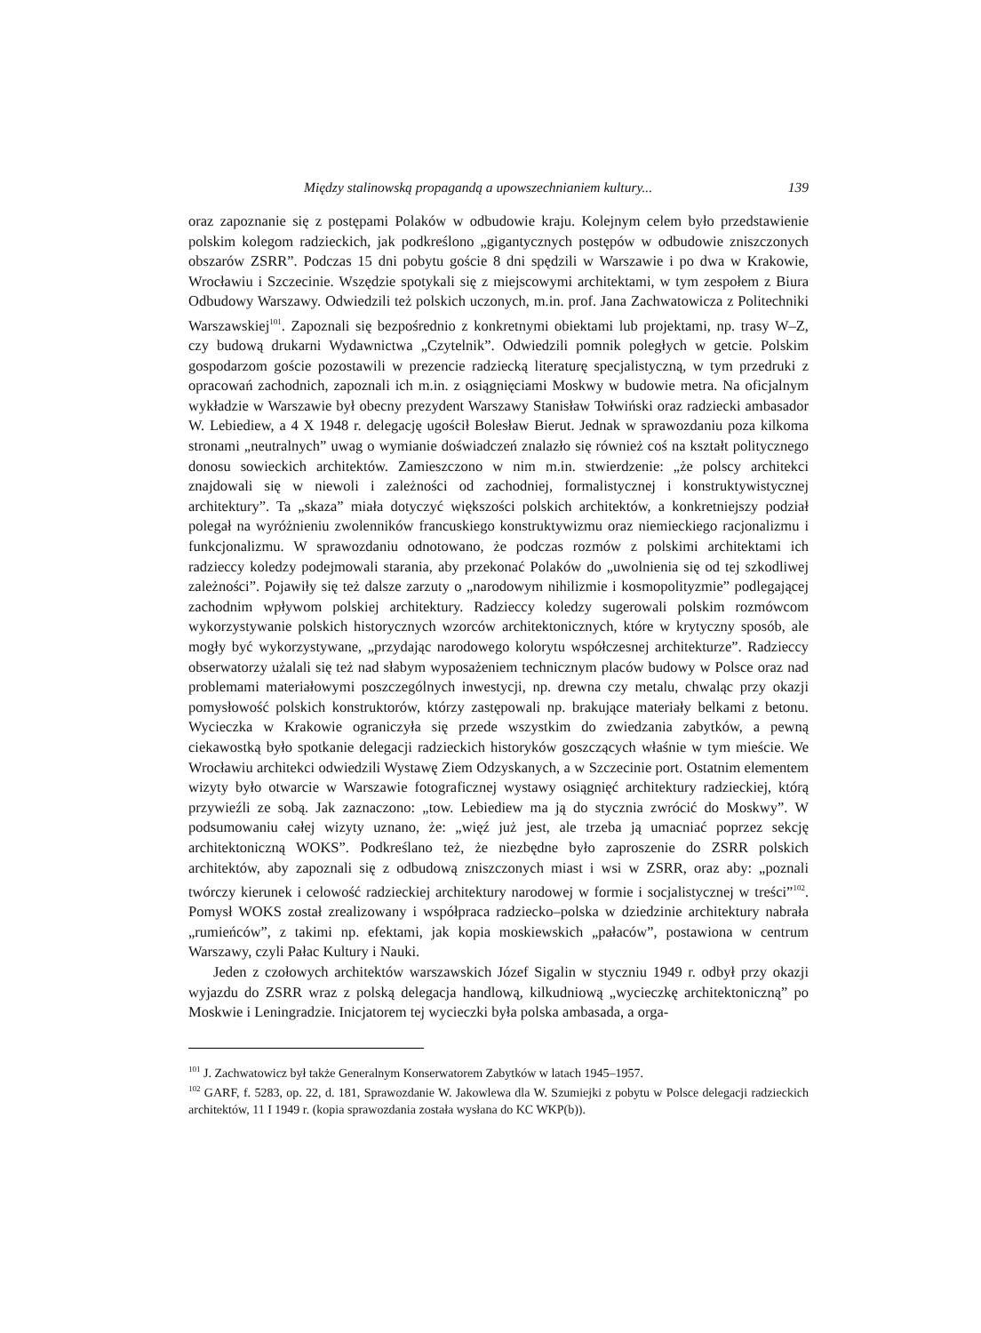Między stalinowską propagandą a upowszechnianiem kultury... 139
oraz zapoznanie się z postępami Polaków w odbudowie kraju. Kolejnym celem było przedstawienie polskim kolegom radzieckich, jak podkreślono „gigantycznych postępów w odbudowie zniszczonych obszarów ZSRR”. Podczas 15 dni pobytu goście 8 dni spędzili w Warszawie i po dwa w Krakowie, Wrocławiu i Szczecinie. Wszędzie spotykali się z miejscowymi architektami, w tym zespołem z Biura Odbudowy Warszawy. Odwiedzili też polskich uczonych, m.in. prof. Jana Zachwatowicza z Politechniki Warszawskiej<sup>101</sup>. Zapoznali się bezpośrednio z konkretnymi obiektami lub projektami, np. trasy W–Z, czy budową drukarni Wydawnictwa „Czytelnik”. Odwiedzili pomnik poległych w getcie. Polskim gospodarzom goście pozostawili w prezencie radziecką literaturę specjalistyczną, w tym przedruki z opracowań zachodnich, zapoznali ich m.in. z osiągnięciami Moskwy w budowie metra. Na oficjalnym wykładzie w Warszawie był obecny prezydent Warszawy Stanisław Tołwiński oraz radziecki ambasador W. Lebiediew, a 4 X 1948 r. delegację ugościł Bolesław Bierut. Jednak w sprawozdaniu poza kilkoma stronami „neutralnych” uwag o wymianie doświadczeń znalazło się również coś na kształt politycznego donosu sowieckich architektów. Zamieszczono w nim m.in. stwierdzenie: „że polscy architekci znajdowali się w niewoli i zależności od zachodniej, formalistycznej i konstruktywistycznej architektury”. Ta „skaza” miała dotyczyć większości polskich architektów, a konkretniejszy podział polegał na wyróżnieniu zwolenników francuskiego konstruktywizmu oraz niemieckiego racjonalizmu i funkcjonalizmu. W sprawozdaniu odnotowano, że podczas rozmów z polskimi architektami ich radzieccy koledzy podejmowali starania, aby przekonać Polaków do „uwolnienia się od tej szkodliwej zależności”. Pojawiły się też dalsze zarzuty o „narodowym nihilizmie i kosmopolityzmie” podlegającej zachodnim wpływom polskiej architektury. Radzieccy koledzy sugerowali polskim rozmówcom wykorzystywanie polskich historycznych wzorców architektonicznych, które w krytyczny sposób, ale mogły być wykorzystywane, „przydając narodowego kolorytu współczesnej architekturze”. Radzieccy obserwatorzy użalali się też nad słabym wyposażeniem technicznym placów budowy w Polsce oraz nad problemami materiałowymi poszczególnych inwestycji, np. drewna czy metalu, chwaląc przy okazji pomysłowość polskich konstruktorów, którzy zastępowali np. brakujące materiały belkami z betonu. Wycieczka w Krakowie ograniczyła się przede wszystkim do zwiedzania zabytków, a pewną ciekawostką było spotkanie delegacji radzieckich historyków goszczących właśnie w tym mieście. We Wrocławiu architekci odwiedzili Wystawę Ziem Odzyskanych, a w Szczecinie port. Ostatnim elementem wizyty było otwarcie w Warszawie fotograficznej wystawy osiągnięć architektury radzieckiej, którą przywieźli ze sobą. Jak zaznaczono: „tow. Lebiediew ma ją do stycznia zwrócić do Moskwy”. W podsumowaniu całej wizyty uznano, że: „więź już jest, ale trzeba ją umacniać poprzez sekcję architektoniczną WOKS”. Podkreślano też, że niezbędne było zaproszenie do ZSRR polskich architektów, aby zapoznali się z odbudową zniszczonych miast i wsi w ZSRR, oraz aby: „poznali twórczy kierunek i celowość radzieckiej architektury narodowej w formie i socjalistycznej w treści”<sup>102</sup>. Pomysł WOKS został zrealizowany i współpraca radziecko–polska w dziedzinie architektury nabrała „rumieńców”, z takimi np. efektami, jak kopia moskiewskich „pałaców”, postawiona w centrum Warszawy, czyli Pałac Kultury i Nauki.
Jeden z czołowych architektów warszawskich Józef Sigalin w styczniu 1949 r. odbył przy okazji wyjazdu do ZSRR wraz z polską delegacja handlową, kilkudniową „wycieczkę architektoniczną” po Moskwie i Leningradzie. Inicjatorem tej wycieczki była polska ambasada, a orga-
<sup>101</sup> J. Zachwatowicz był także Generalnym Konserwatorem Zabytków w latach 1945–1957.
<sup>102</sup> GARF, f. 5283, op. 22, d. 181, Sprawozdanie W. Jakowlewa dla W. Szumiejki z pobytu w Polsce delegacji radzieckich architektów, 11 I 1949 r. (kopia sprawozdania została wysłana do KC WKP(b)).